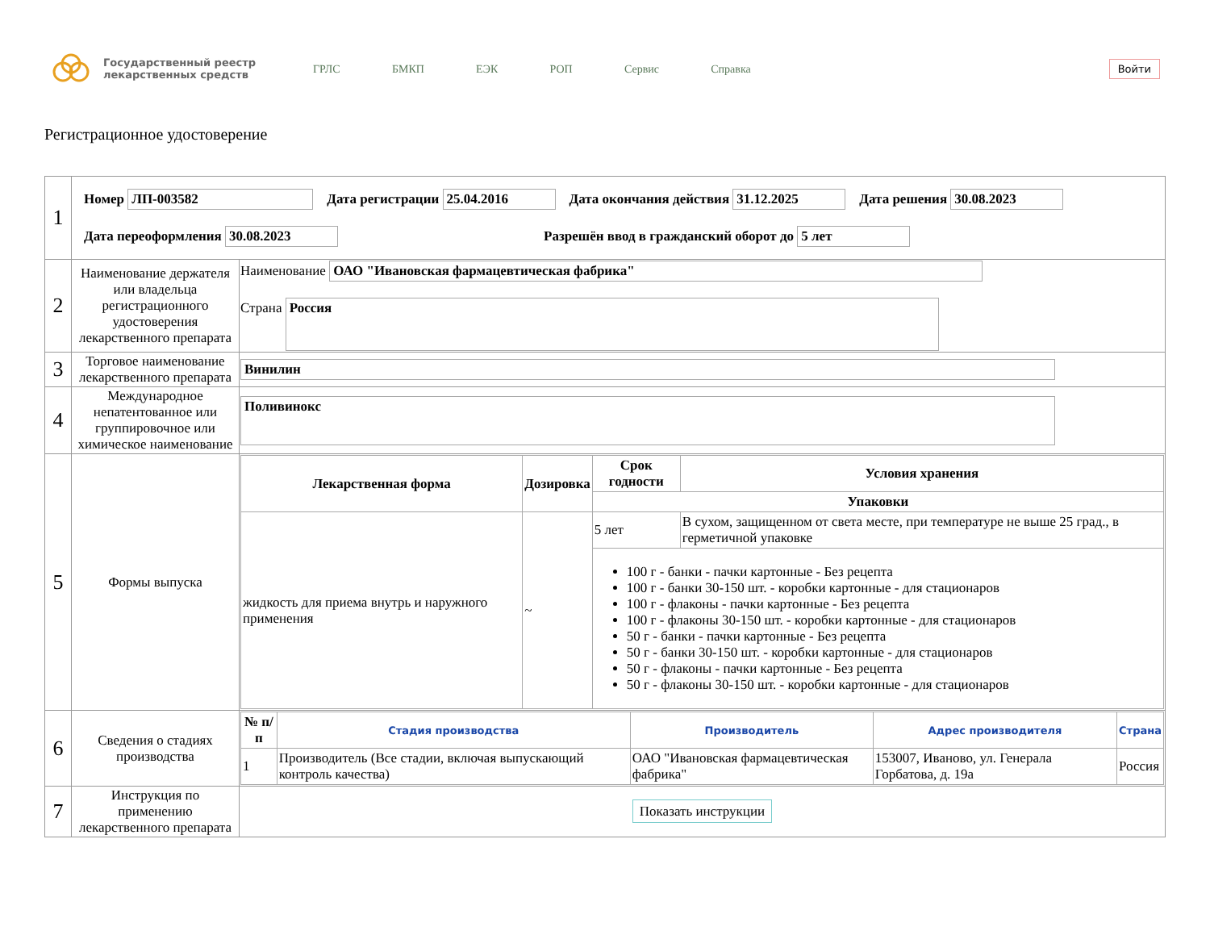Государственный реестр лекарственных средств
ГРЛС БМКП ЕЭК РОП Сервис Справка
Войти
Регистрационное удостоверение
| 1 | Номер ЛП-003582 Дата регистрации 25.04.2016 Дата окончания действия 31.12.2025 Дата решения 30.08.2023 Дата переоформления 30.08.2023 Разрешён ввод в гражданский оборот до 5 лет | |
| 2 | Наименование держателя или владельца регистрационного удостоверения лекарственного препарата | Наименование ОАО "Ивановская фармацевтическая фабрика" Страна Россия |
| 3 | Торговое наименование лекарственного препарата | Винилин |
| 4 | Международное непатентованное или группировочное или химическое наименование | Поливинокс |
| 5 | Формы выпуска | / Лекарственная форма / Дозировка / Срок годности / Условия хранения / / --- / --- / --- / --- / / / / Упаковки / / / жидкость для приема внутрь и наружного применения / ~ / 5 лет / В сухом, защищенном от света месте, при температуре не выше 25 град., в герметичной упаковке / / / / 100 г - банки - пачки картонные - Без рецепта 100 г - банки 30-150 шт. - коробки картонные - для стационаров 100 г - флаконы - пачки картонные - Без рецепта 100 г - флаконы 30-150 шт. - коробки картонные - для стационаров 50 г - банки - пачки картонные - Без рецепта 50 г - банки 30-150 шт. - коробки картонные - для стационаров 50 г - флаконы - пачки картонные - Без рецепта 50 г - флаконы 30-150 шт. - коробки картонные - для стационаров / / |
| 6 | Сведения о стадиях производства | / № п/п / Стадия производства / Производитель / Адрес производителя / Страна / / --- / --- / --- / --- / --- / / 1 / Производитель (Все стадии, включая выпускающий контроль качества) / ОАО "Ивановская фармацевтическая фабрика" / 153007, Иваново, ул. Генерала Горбатова, д. 19а / Россия / |
| 7 | Инструкция по применению лекарственного препарата | Показать инструкции |